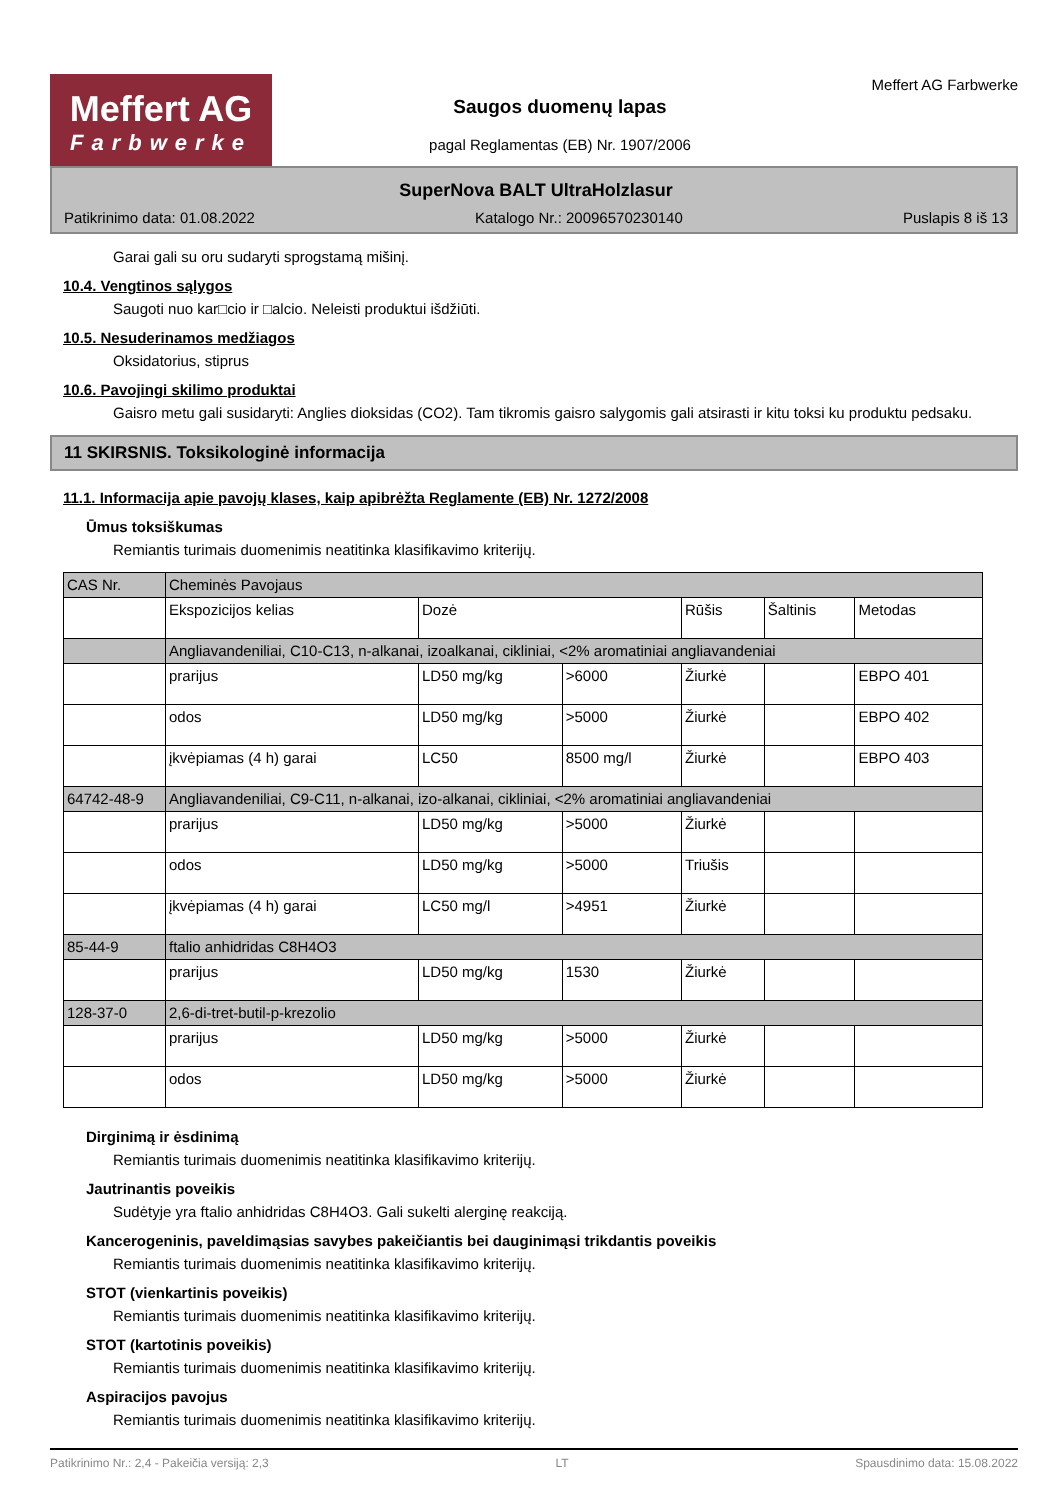Meffert AG
Farbwerke
Saugos duomenų lapas
pagal Reglamentas (EB) Nr. 1907/2006
Meffert AG Farbwerke
SuperNova BALT UltraHolzlasur
Patikrinimo data: 01.08.2022 Katalogo Nr.: 20096570230140 Puslapis 8 iš 13
Garai gali su oru sudaryti sprogstamą mišinį.
10.4. Vengtinos sąlygos
Saugoti nuo kar□cio ir □alcio. Neleisti produktui išdžiūti.
10.5. Nesuderinamos medžiagos
Oksidatorius, stiprus
10.6. Pavojingi skilimo produktai
Gaisro metu gali susidaryti: Anglies dioksidas (CO2). Tam tikromis gaisro salygomis gali atsirasti ir kitu toksi ku produktu pedsaku.
11 SKIRSNIS. Toksikologinė informacija
11.1. Informacija apie pavojų klases, kaip apibrėžta Reglamente (EB) Nr. 1272/2008
Ūmus toksiškumas
Remiantis turimais duomenimis neatitinka klasifikavimo kriterijų.
| CAS Nr. | Cheminės Pavojaus | | | | | |
| | Ekspozicijos kelias | Dozė | | Rūšis | Šaltinis | Metodas |
| | Angliavandeniliai, C10-C13, n-alkanai, izoalkanai, cikliniai, <2% aromatiniai angliavandeniai | | | | | |
| | prarijus | LD50 mg/kg | >6000 | Žiurkė | | EBPO 401 |
| | odos | LD50 mg/kg | >5000 | Žiurkė | | EBPO 402 |
| | įkvėpiamas (4 h) garai | LC50 | 8500 mg/l | Žiurkė | | EBPO 403 |
| 64742-48-9 | Angliavandeniliai, C9-C11, n-alkanai, izo-alkanai, cikliniai, <2% aromatiniai angliavandeniai | | | | | |
| | prarijus | LD50 mg/kg | >5000 | Žiurkė | | |
| | odos | LD50 mg/kg | >5000 | Triušis | | |
| | įkvėpiamas (4 h) garai | LC50 mg/l | >4951 | Žiurkė | | |
| 85-44-9 | ftalio anhidridas C8H4O3 | | | | | |
| | prarijus | LD50 mg/kg | 1530 | Žiurkė | | |
| 128-37-0 | 2,6-di-tret-butil-p-krezolio | | | | | |
| | prarijus | LD50 mg/kg | >5000 | Žiurkė | | |
| | odos | LD50 mg/kg | >5000 | Žiurkė | | |
Dirginimą ir ėsdinimą
Remiantis turimais duomenimis neatitinka klasifikavimo kriterijų.
Jautrinantis poveikis
Sudėtyje yra ftalio anhidridas C8H4O3. Gali sukelti alerginę reakciją.
Kancerogeninis, paveldimąsias savybes pakeičiantis bei dauginimąsi trikdantis poveikis
Remiantis turimais duomenimis neatitinka klasifikavimo kriterijų.
STOT (vienkartinis poveikis)
Remiantis turimais duomenimis neatitinka klasifikavimo kriterijų.
STOT (kartotinis poveikis)
Remiantis turimais duomenimis neatitinka klasifikavimo kriterijų.
Aspiracijos pavojus
Remiantis turimais duomenimis neatitinka klasifikavimo kriterijų.
Patikrinimo Nr.: 2,4 - Pakeičia versiją: 2,3 LT Spausdinimo data: 15.08.2022